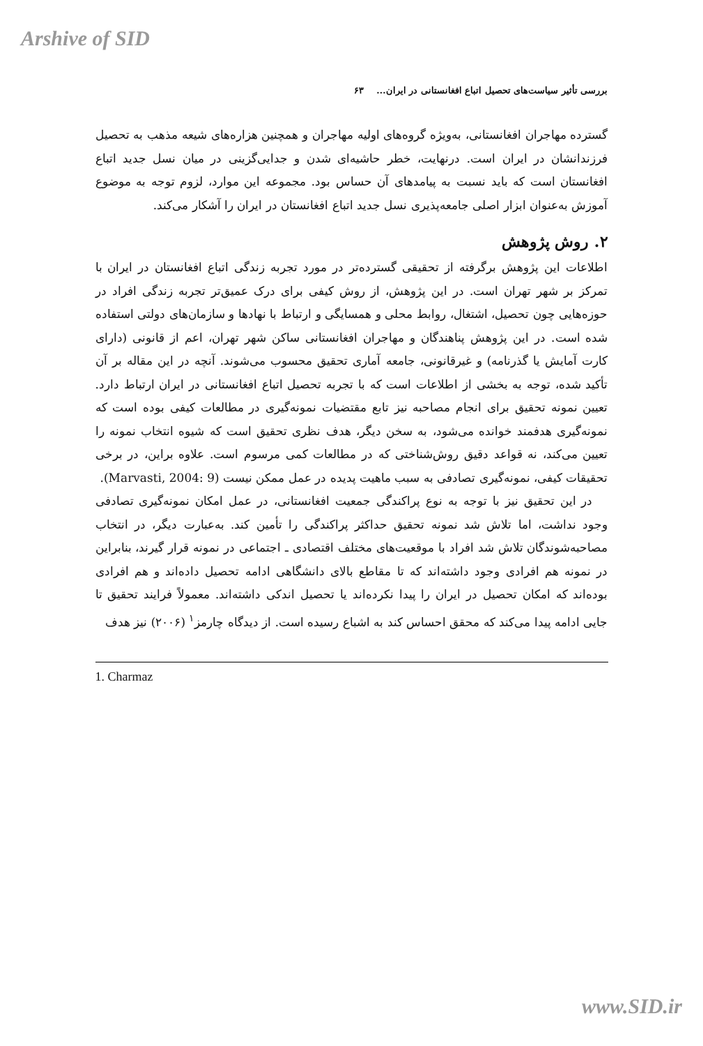Arshive of SID
بررسی تأثیر سیاست‌های تحصیل اتباع افغانستانی در ایران... ۶۳
گسترده مهاجران افغانستانی، به‌ویژه گروه‌های اولیه مهاجران و همچنین هزاره‌های شیعه مذهب به تحصیل فرزندانشان در ایران است. درنهایت، خطر حاشیه‌ای شدن و جدایی‌گزینی در میان نسل جدید اتباع افغانستان است که باید نسبت به پیامدهای آن حساس بود. مجموعه این موارد، لزوم توجه به موضوع آموزش به‌عنوان ابزار اصلی جامعه‌پذیری نسل جدید اتباع افغانستان در ایران را آشکار می‌کند.
۲. روش پژوهش
اطلاعات این پژوهش برگرفته از تحقیقی گسترده‌تر در مورد تجربه زندگی اتباع افغانستان در ایران با تمرکز بر شهر تهران است. در این پژوهش، از روش کیفی برای درک عمیق‌تر تجربه زندگی افراد در حوزه‌هایی چون تحصیل، اشتغال، روابط محلی و همسایگی و ارتباط با نهادها و سازمان‌های دولتی استفاده شده است. در این پژوهش پناهندگان و مهاجران افغانستانی ساکن شهر تهران، اعم از قانونی (دارای کارت آمایش یا گذرنامه) و غیرقانونی، جامعه آماری تحقیق محسوب می‌شوند. آنچه در این مقاله بر آن تأکید شده، توجه به بخشی از اطلاعات است که با تجربه تحصیل اتباع افغانستانی در ایران ارتباط دارد. تعیین نمونه تحقیق برای انجام مصاحبه نیز تابع مقتضیات نمونه‌گیری در مطالعات کیفی بوده است که نمونه‌گیری هدفمند خوانده می‌شود، به سخن دیگر، هدف نظری تحقیق است که شیوه انتخاب نمونه را تعیین می‌کند، نه قواعد دقیق روش‌شناختی که در مطالعات کمی مرسوم است. علاوه براین، در برخی تحقیقات کیفی، نمونه‌گیری تصادفی به سبب ماهیت پدیده در عمل ممکن نیست (Marvasti, 2004: 9).
در این تحقیق نیز با توجه به نوع پراکندگی جمعیت افغانستانی، در عمل امکان نمونه‌گیری تصادفی وجود نداشت، اما تلاش شد نمونه تحقیق حداکثر پراکندگی را تأمین کند. به‌عبارت دیگر، در انتخاب مصاحبه‌شوندگان تلاش شد افراد با موقعیت‌های مختلف اقتصادی ـ اجتماعی در نمونه قرار گیرند، بنابراین در نمونه هم افرادی وجود داشته‌اند که تا مقاطع بالای دانشگاهی ادامه تحصیل داده‌اند و هم افرادی بوده‌اند که امکان تحصیل در ایران را پیدا نکرده‌اند یا تحصیل اندکی داشته‌اند. معمولاً فرایند تحقیق تا جایی ادامه پیدا می‌کند که محقق احساس کند به اشباع رسیده است. از دیدگاه چارمز<sup>۱</sup> (۲۰۰۶) نیز هدف
1. Charmaz
www.SID.ir